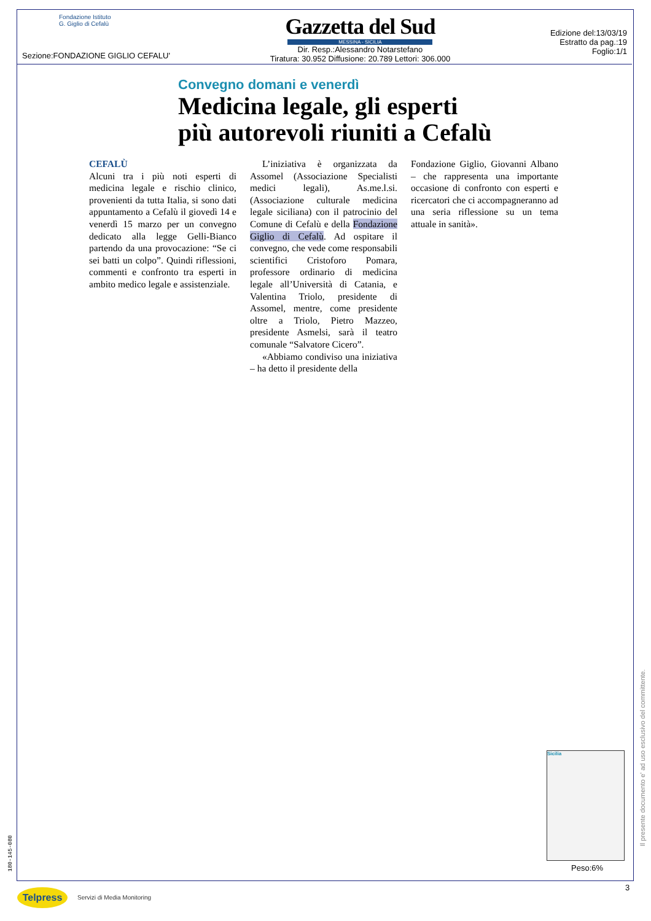Fondazione Istituto
G. Giglio di Cefalù
Sezione:FONDAZIONE GIGLIO CEFALU'
Gazzetta del Sud
MESSINA - SICILIA
Dir. Resp.:Alessandro Notarstefano
Tiratura: 30.952 Diffusione: 20.789 Lettori: 306.000
Edizione del:13/03/19
Estratto da pag.:19
Foglio:1/1
Convegno domani e venerdì
Medicina legale, gli esperti
più autorevoli riuniti a Cefalù
CEFALÙ
Alcuni tra i più noti esperti di medicina legale e rischio clinico, provenienti da tutta Italia, si sono dati appuntamento a Cefalù il giovedì 14 e venerdì 15 marzo per un convegno dedicato alla legge Gelli-Bianco partendo da una provocazione: “Se ci sei batti un colpo”. Quindi riflessioni, commenti e confronto tra esperti in ambito medico legale e assistenziale.
L’iniziativa è organizzata da Assomel (Associazione Specialisti medici legali), As.me.l.si. (Associazione culturale medicina legale siciliana) con il patrocinio del Comune di Cefalù e della Fondazione Giglio di Cefalù. Ad ospitare il convegno, che vede come responsabili scientifici Cristoforo Pomara, professore ordinario di medicina legale all’Università di Catania, e Valentina Triolo, presidente di Assomel, mentre, come presidente oltre a Triolo, Pietro Mazzeo, presidente Asmelsi, sarà il teatro comunale “Salvatore Cicero”.
«Abbiamo condiviso una iniziativa – ha detto il presidente della
Fondazione Giglio, Giovanni Albano – che rappresenta una importante occasione di confronto con esperti e ricercatori che ci accompagneranno ad una seria riflessione su un tema attuale in sanità».
Sicilia
Peso:6%
Il presente documento e' ad uso esclusivo del committente.
180-145-080
3
Telpress Servizi di Media Monitoring